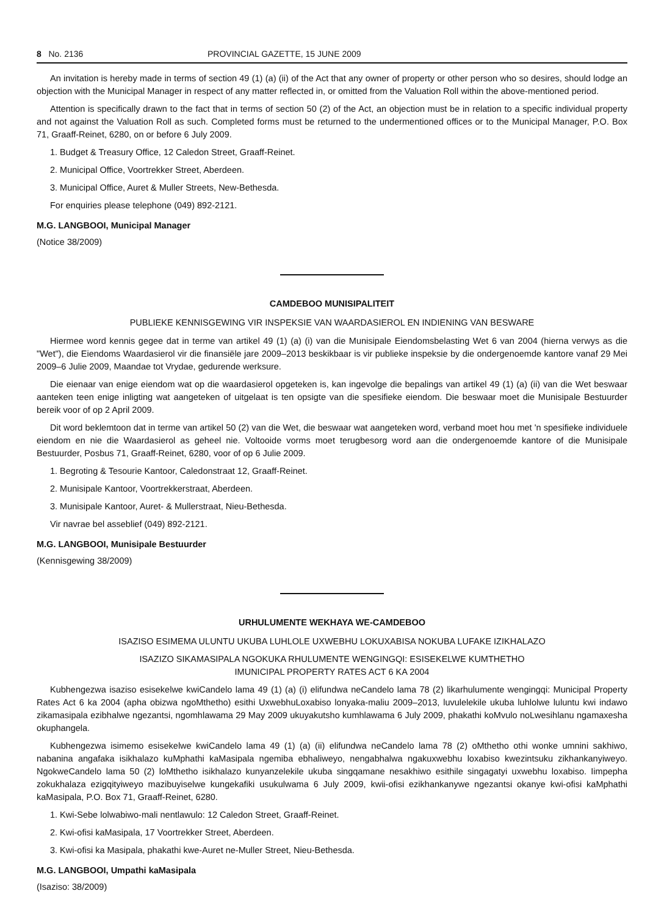8 No. 2136 PROVINCIAL GAZETTE, 15 JUNE 2009
An invitation is hereby made in terms of section 49 (1) (a) (ii) of the Act that any owner of property or other person who so desires, should lodge an objection with the Municipal Manager in respect of any matter reflected in, or omitted from the Valuation Roll within the above-mentioned period.
Attention is specifically drawn to the fact that in terms of section 50 (2) of the Act, an objection must be in relation to a specific individual property and not against the Valuation Roll as such. Completed forms must be returned to the undermentioned offices or to the Municipal Manager, P.O. Box 71, Graaff-Reinet, 6280, on or before 6 July 2009.
1. Budget & Treasury Office, 12 Caledon Street, Graaff-Reinet.
2. Municipal Office, Voortrekker Street, Aberdeen.
3. Municipal Office, Auret & Muller Streets, New-Bethesda.
For enquiries please telephone (049) 892-2121.
M.G. LANGBOOI, Municipal Manager
(Notice 38/2009)
CAMDEBOO MUNISIPALITEIT
PUBLIEKE KENNISGEWING VIR INSPEKSIE VAN WAARDASIEROL EN INDIENING VAN BESWARE
Hiermee word kennis gegee dat in terme van artikel 49 (1) (a) (i) van die Munisipale Eiendomsbelasting Wet 6 van 2004 (hierna verwys as die "Wet"), die Eiendoms Waardasierol vir die finansiële jare 2009–2013 beskikbaar is vir publieke inspeksie by die ondergenoemde kantore vanaf 29 Mei 2009–6 Julie 2009, Maandae tot Vrydae, gedurende werksure.
Die eienaar van enige eiendom wat op die waardasierol opgeteken is, kan ingevolge die bepalings van artikel 49 (1) (a) (ii) van die Wet beswaar aanteken teen enige inligting wat aangeteken of uitgelaat is ten opsigte van die spesifieke eiendom. Die beswaar moet die Munisipale Bestuurder bereik voor of op 2 April 2009.
Dit word beklemtoon dat in terme van artikel 50 (2) van die Wet, die beswaar wat aangeteken word, verband moet hou met 'n spesifieke individuele eiendom en nie die Waardasierol as geheel nie. Voltooide vorms moet terugbesorg word aan die ondergenoemde kantore of die Munisipale Bestuurder, Posbus 71, Graaff-Reinet, 6280, voor of op 6 Julie 2009.
1. Begroting & Tesourie Kantoor, Caledonstraat 12, Graaff-Reinet.
2. Munisipale Kantoor, Voortrekkerstraat, Aberdeen.
3. Munisipale Kantoor, Auret- & Mullerstraat, Nieu-Bethesda.
Vir navrae bel asseblief (049) 892-2121.
M.G. LANGBOOI, Munisipale Bestuurder
(Kennisgewing 38/2009)
URHULUMENTE WEKHAYA WE-CAMDEBOO
ISAZISO ESIMEMA ULUNTU UKUBA LUHLOLE UXWEBHU LOKUXABISA NOKUBA LUFAKE IZIKHALAZO
ISAZIZO SIKAMASIPALA NGOKUKA RHULUMENTE WENGINGQI: ESISEKELWE KUMTHETHO
IMUNICIPAL PROPERTY RATES ACT 6 KA 2004
Kubhengezwa isaziso esisekelwe kwiCandelo lama 49 (1) (a) (i) elifundwa neCandelo lama 78 (2) likarhulumente wengingqi: Municipal Property Rates Act 6 ka 2004 (apha obizwa ngoMthetho) esithi UxwebhuLoxabiso lonyaka-maliu 2009–2013, luvulelekile ukuba luhlolwe luluntu kwi indawo zikamasipala ezibhalwe ngezantsi, ngomhlawama 29 May 2009 ukuyakutsho kumhlawama 6 July 2009, phakathi koMvulo noLwesihlanu ngamaxesha okuphangela.
Kubhengezwa isimemo esisekelwe kwiCandelo lama 49 (1) (a) (ii) elifundwa neCandelo lama 78 (2) oMthetho othi wonke umnini sakhiwo, nabanina angafaka isikhalazo kuMphathi kaMasipala ngemiba ebhaliweyo, nengabhalwa ngakuxwebhu loxabiso kwezintsuku zikhankanyiweyo. NgokweCandelo lama 50 (2) loMthetho isikhalazo kunyanzelekile ukuba singqamane nesakhiwo esithile singagatyi uxwebhu loxabiso. Iimpepha zokukhalaza ezigqityiweyo mazibuyiselwe kungekafiki usukulwama 6 July 2009, kwii-ofisi ezikhankanywe ngezantsi okanye kwi-ofisi kaMphathi kaMasipala, P.O. Box 71, Graaff-Reinet, 6280.
1. Kwi-Sebe lolwabiwo-mali nentlawulo: 12 Caledon Street, Graaff-Reinet.
2. Kwi-ofisi kaMasipala, 17 Voortrekker Street, Aberdeen.
3. Kwi-ofisi ka Masipala, phakathi kwe-Auret ne-Muller Street, Nieu-Bethesda.
M.G. LANGBOOI, Umpathi kaMasipala
(Isaziso: 38/2009)